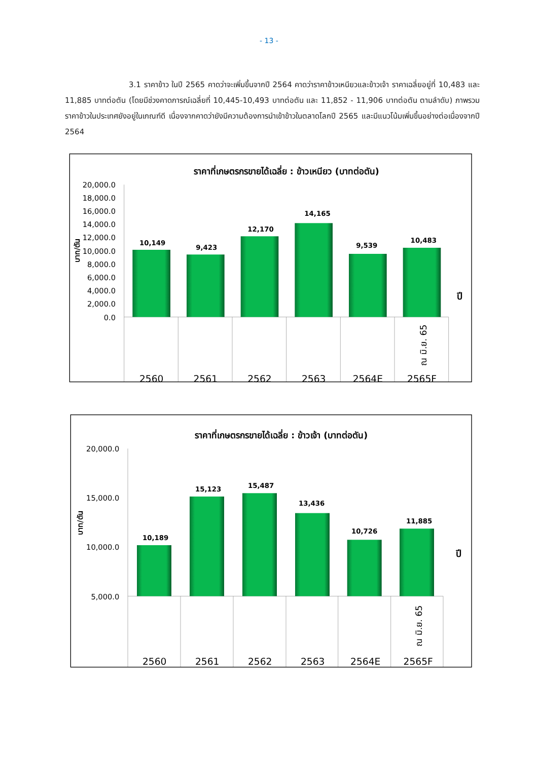- 13 -
3.1 ราคาข้าว ในปี 2565 คาดว่าจะเพิ่มขึ้นจากปี 2564 คาดว่าราคาข้าวเหนียวและข้าวเจ้า ราคาเฉลี่ยอยู่ที่ 10,483 และ 11,885 บาทต่อตัน (โดยมีช่วงคาดการณ์เฉลี่ยที่ 10,445-10,493 บาทต่อตัน และ 11,852 - 11,906 บาทต่อตัน ตามลำดับ) ภาพรวมราคาข้าวในประเทศยังอยู่ในเกณฑ์ดี เนื่องจากคาดว่ายังมีความต้องการนำเข้าข้าวในตลาดโลกปี 2565 และมีแนวโน้มเพิ่มขึ้นอย่างต่อเนื่องจากปี 2564
ราคาที่เกษตรกรขายได้เฉลี่ย : ข้าวเหนียว (บาทต่อตัน)
20,000.0
18,000.0
16,000.0
14,000.0
12,000.0
10,000.0
8,000.0
6,000.0
4,000.0
2,000.0
0.0
บาท/ตัน
10,149
9,423
12,170
14,165
9,539
10,483
ปี
ณ มิ.ย. 65
2560
2561
2562
2563
2564E
2565F
ราคาที่เกษตรกรขายได้เฉลี่ย : ข้าวเจ้า (บาทต่อตัน)
20,000.0
15,000.0
10,000.0
5,000.0
บาท/ตัน
10,189
15,123
15,487
13,436
10,726
11,885
ปี
ณ มิ.ย. 65
2560
2561
2562
2563
2564E
2565F